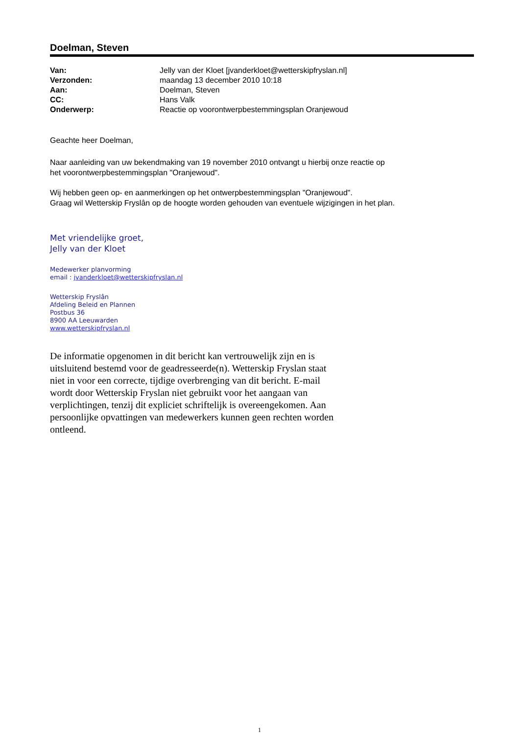Doelman, Steven
| Van: | Jelly van der Kloet [jvanderkloet@wetterskipfryslan.nl] |
| Verzonden: | maandag 13 december 2010 10:18 |
| Aan: | Doelman, Steven |
| CC: | Hans Valk |
| Onderwerp: | Reactie op voorontwerpbestemmingsplan Oranjewoud |
Geachte heer Doelman,
Naar aanleiding van uw bekendmaking van 19 november 2010 ontvangt u hierbij onze reactie op
het voorontwerpbestemmingsplan "Oranjewoud".
Wij hebben geen op- en aanmerkingen op het ontwerpbestemmingsplan "Oranjewoud".
Graag wil Wetterskip Fryslân op de hoogte worden gehouden van eventuele wijzigingen in het plan.
Met vriendelijke groet,
Jelly van der Kloet
Medewerker planvorming
email : jvanderkloet@wetterskipfryslan.nl
Wetterskip Fryslân
Afdeling Beleid en Plannen
Postbus 36
8900 AA Leeuwarden
www.wetterskipfryslan.nl
De informatie opgenomen in dit bericht kan vertrouwelijk zijn en is uitsluitend bestemd voor de geadresseerde(n). Wetterskip Fryslan staat niet in voor een correcte, tijdige overbrenging van dit bericht. E-mail wordt door Wetterskip Fryslan niet gebruikt voor het aangaan van verplichtingen, tenzij dit expliciet schriftelijk is overeengekomen. Aan persoonlijke opvattingen van medewerkers kunnen geen rechten worden ontleend.
1